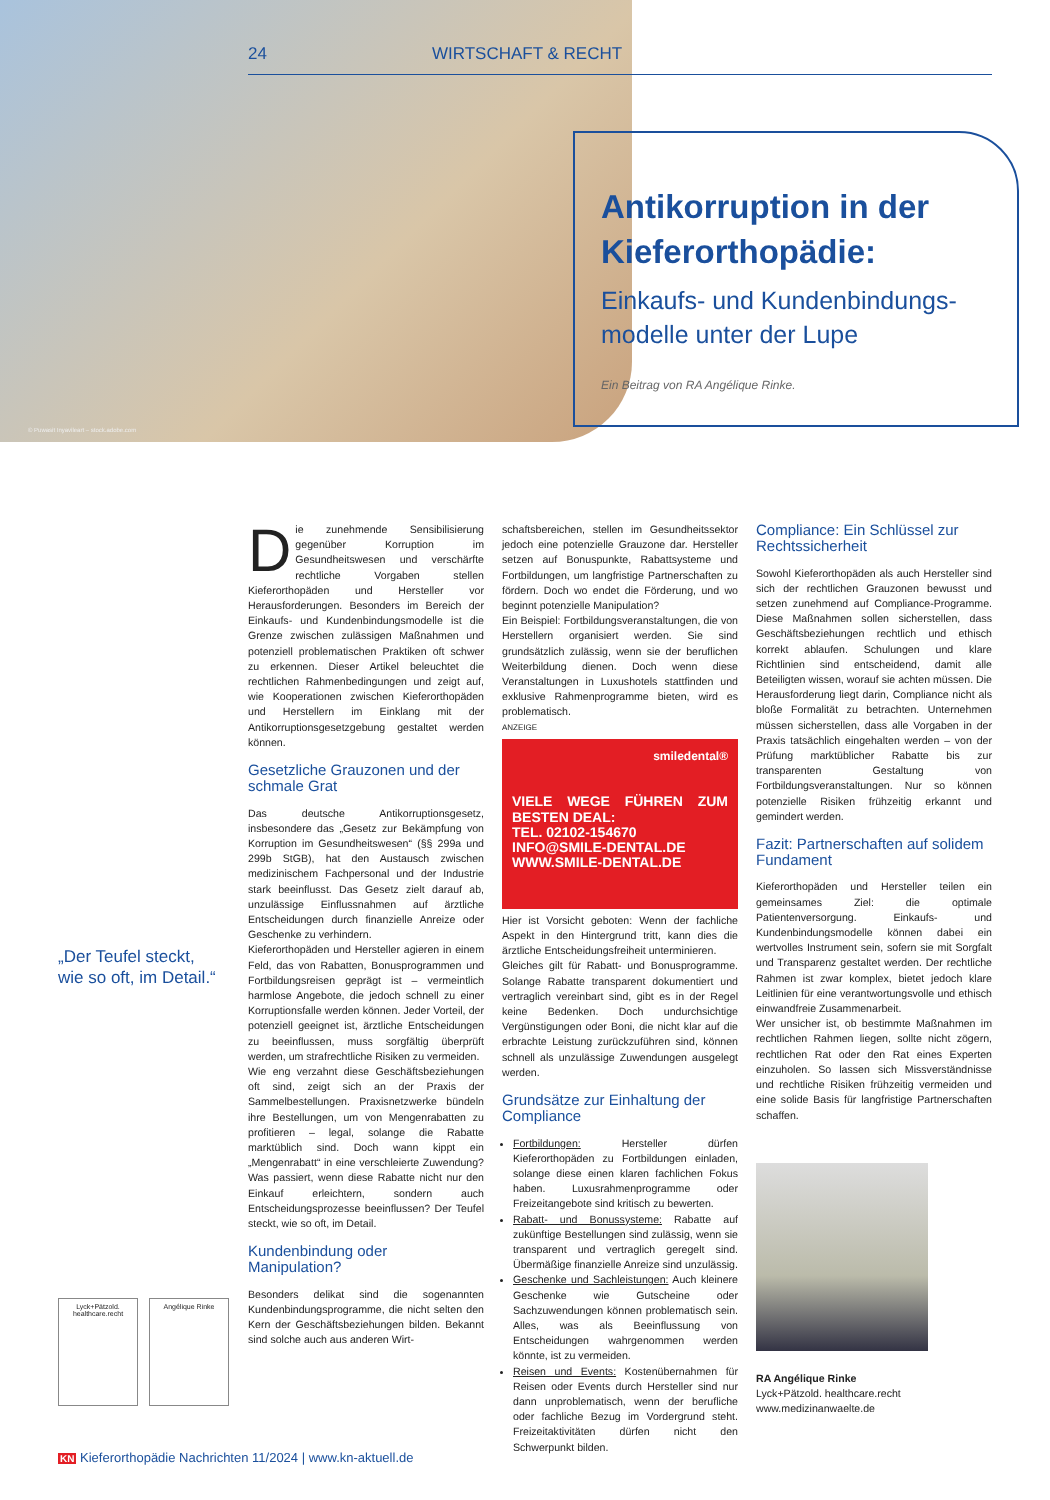24 WIRTSCHAFT & RECHT
Antikorruption in der Kieferorthopädie:
Einkaufs- und Kundenbindungs-modelle unter der Lupe
Ein Beitrag von RA Angélique Rinke.
© Puwasit Inyavileart – stock.adobe.com
„Der Teufel steckt,
wie so oft, im Detail.“
Lyck+Pätzold.
healthcare.recht
Angélique Rinke
Die zunehmende Sensibilisierung gegenüber Korruption im Gesundheitswesen und verschärfte rechtliche Vorgaben stellen Kieferorthopäden und Hersteller vor Herausforderungen. Besonders im Bereich der Einkaufs- und Kundenbindungsmodelle ist die Grenze zwischen zulässigen Maßnahmen und potenziell problematischen Praktiken oft schwer zu erkennen. Dieser Artikel beleuchtet die rechtlichen Rahmenbedingungen und zeigt auf, wie Kooperationen zwischen Kieferorthopäden und Herstellern im Einklang mit der Antikorruptionsgesetzgebung gestaltet werden können.
Gesetzliche Grauzonen und der schmale Grat
Das deutsche Antikorruptionsgesetz, insbesondere das „Gesetz zur Bekämpfung von Korruption im Gesundheitswesen“ (§§ 299a und 299b StGB), hat den Austausch zwischen medizinischem Fachpersonal und der Industrie stark beeinflusst. Das Gesetz zielt darauf ab, unzulässige Einflussnahmen auf ärztliche Entscheidungen durch finanzielle Anreize oder Geschenke zu verhindern.
Kieferorthopäden und Hersteller agieren in einem Feld, das von Rabatten, Bonusprogrammen und Fortbildungsreisen geprägt ist – vermeintlich harmlose Angebote, die jedoch schnell zu einer Korruptionsfalle werden können. Jeder Vorteil, der potenziell geeignet ist, ärztliche Entscheidungen zu beeinflussen, muss sorgfältig überprüft werden, um strafrechtliche Risiken zu vermeiden.
Wie eng verzahnt diese Geschäftsbeziehungen oft sind, zeigt sich an der Praxis der Sammelbestellungen. Praxisnetzwerke bündeln ihre Bestellungen, um von Mengenrabatten zu profitieren – legal, solange die Rabatte marktüblich sind. Doch wann kippt ein „Mengenrabatt“ in eine verschleierte Zuwendung? Was passiert, wenn diese Rabatte nicht nur den Einkauf erleichtern, sondern auch Entscheidungsprozesse beeinflussen? Der Teufel steckt, wie so oft, im Detail.
Kundenbindung oder Manipulation?
Besonders delikat sind die sogenannten Kundenbindungsprogramme, die nicht selten den Kern der Geschäftsbeziehungen bilden. Bekannt sind solche auch aus anderen Wirt-
schaftsbereichen, stellen im Gesundheitssektor jedoch eine potenzielle Grauzone dar. Hersteller setzen auf Bonuspunkte, Rabattsysteme und Fortbildungen, um langfristige Partnerschaften zu fördern. Doch wo endet die Förderung, und wo beginnt potenzielle Manipulation?
Ein Beispiel: Fortbildungsveranstaltungen, die von Herstellern organisiert werden. Sie sind grundsätzlich zulässig, wenn sie der beruflichen Weiterbildung dienen. Doch wenn diese Veranstaltungen in Luxushotels stattfinden und exklusive Rahmenprogramme bieten, wird es problematisch.
ANZEIGE
smiledental®
VIELE WEGE FÜHREN ZUM BESTEN DEAL:
TEL. 02102-154670
INFO@SMILE-DENTAL.DE
WWW.SMILE-DENTAL.DE
Hier ist Vorsicht geboten: Wenn der fachliche Aspekt in den Hintergrund tritt, kann dies die ärztliche Entscheidungsfreiheit unterminieren.
Gleiches gilt für Rabatt- und Bonusprogramme. Solange Rabatte transparent dokumentiert und vertraglich vereinbart sind, gibt es in der Regel keine Bedenken. Doch undurchsichtige Vergünstigungen oder Boni, die nicht klar auf die erbrachte Leistung zurückzuführen sind, können schnell als unzulässige Zuwendungen ausgelegt werden.
Grundsätze zur Einhaltung der Compliance
Fortbildungen: Hersteller dürfen Kieferorthopäden zu Fortbildungen einladen, solange diese einen klaren fachlichen Fokus haben. Luxusrahmenprogramme oder Freizeitangebote sind kritisch zu bewerten.
Rabatt- und Bonussysteme: Rabatte auf zukünftige Bestellungen sind zulässig, wenn sie transparent und vertraglich geregelt sind. Übermäßige finanzielle Anreize sind unzulässig.
Geschenke und Sachleistungen: Auch kleinere Geschenke wie Gutscheine oder Sachzuwendungen können problematisch sein. Alles, was als Beeinflussung von Entscheidungen wahrgenommen werden könnte, ist zu vermeiden.
Reisen und Events: Kostenübernahmen für Reisen oder Events durch Hersteller sind nur dann unproblematisch, wenn der berufliche oder fachliche Bezug im Vordergrund steht. Freizeitaktivitäten dürfen nicht den Schwerpunkt bilden.
Compliance: Ein Schlüssel zur Rechtssicherheit
Sowohl Kieferorthopäden als auch Hersteller sind sich der rechtlichen Grauzonen bewusst und setzen zunehmend auf Compliance-Programme. Diese Maßnahmen sollen sicherstellen, dass Geschäftsbeziehungen rechtlich und ethisch korrekt ablaufen. Schulungen und klare Richtlinien sind entscheidend, damit alle Beteiligten wissen, worauf sie achten müssen. Die Herausforderung liegt darin, Compliance nicht als bloße Formalität zu betrachten. Unternehmen müssen sicherstellen, dass alle Vorgaben in der Praxis tatsächlich eingehalten werden – von der Prüfung marktüblicher Rabatte bis zur transparenten Gestaltung von Fortbildungsveranstaltungen. Nur so können potenzielle Risiken frühzeitig erkannt und gemindert werden.
Fazit: Partnerschaften auf solidem Fundament
Kieferorthopäden und Hersteller teilen ein gemeinsames Ziel: die optimale Patientenversorgung. Einkaufs- und Kundenbindungsmodelle können dabei ein wertvolles Instrument sein, sofern sie mit Sorgfalt und Transparenz gestaltet werden. Der rechtliche Rahmen ist zwar komplex, bietet jedoch klare Leitlinien für eine verantwortungsvolle und ethisch einwandfreie Zusammenarbeit.
Wer unsicher ist, ob bestimmte Maßnahmen im rechtlichen Rahmen liegen, sollte nicht zögern, rechtlichen Rat oder den Rat eines Experten einzuholen. So lassen sich Missverständnisse und rechtliche Risiken frühzeitig vermeiden und eine solide Basis für langfristige Partnerschaften schaffen.
RA Angélique Rinke
Lyck+Pätzold. healthcare.recht
www.medizinanwaelte.de
KN Kieferorthopädie Nachrichten 11/2024 | www.kn-aktuell.de